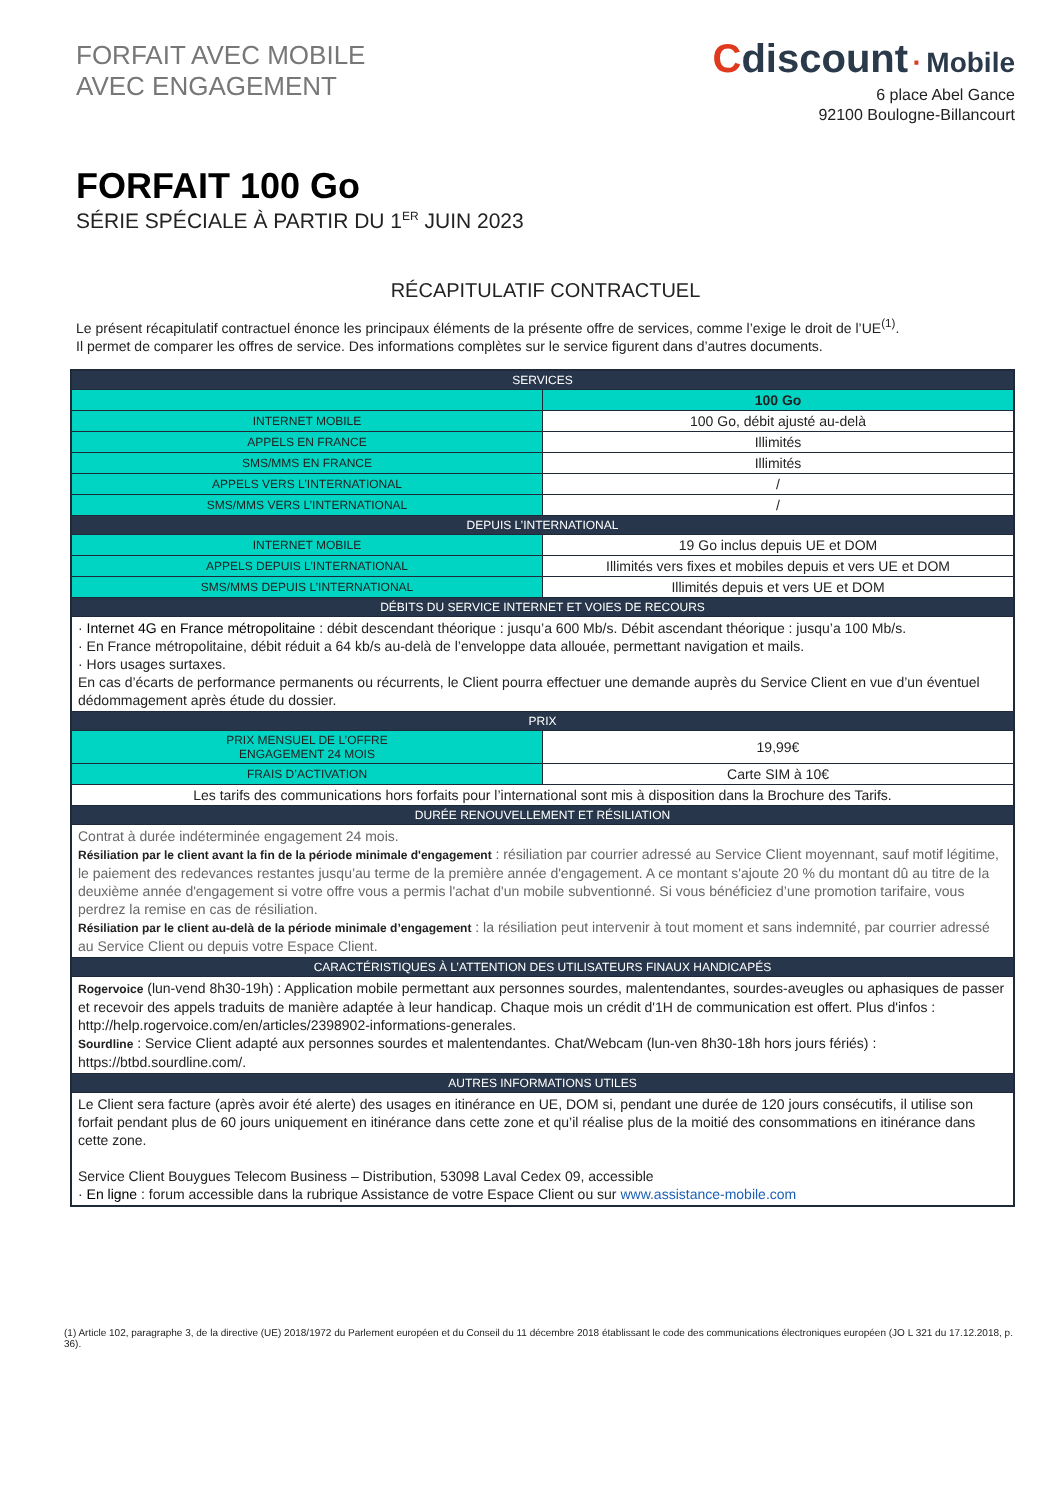FORFAIT AVEC MOBILE
AVEC ENGAGEMENT
Cdiscount · Mobile
6 place Abel Gance
92100 Boulogne-Billancourt
FORFAIT 100 Go
SÉRIE SPÉCIALE À PARTIR DU 1<sup>ER</sup> JUIN 2023
RÉCAPITULATIF CONTRACTUEL
Le présent récapitulatif contractuel énonce les principaux éléments de la présente offre de services, comme l’exige le droit de l’UE<sup>(1)</sup>.
Il permet de comparer les offres de service. Des informations complètes sur le service figurent dans d’autres documents.
| SERVICES | |
| --- | --- |
| | 100 Go |
| INTERNET MOBILE | 100 Go, débit ajusté au-delà |
| APPELS EN FRANCE | Illimités |
| SMS/MMS EN FRANCE | Illimités |
| APPELS VERS L’INTERNATIONAL | / |
| SMS/MMS VERS L’INTERNATIONAL | / |
| DEPUIS L’INTERNATIONAL | |
| INTERNET MOBILE | 19 Go inclus depuis UE et DOM |
| APPELS DEPUIS L’INTERNATIONAL | Illimités vers fixes et mobiles depuis et vers UE et DOM |
| SMS/MMS DEPUIS L’INTERNATIONAL | Illimités depuis et vers UE et DOM |
| DÉBITS DU SERVICE INTERNET ET VOIES DE RECOURS | |
| · Internet 4G en France métropolitaine : débit descendant théorique : jusqu’a 600 Mb/s. Débit ascendant théorique : jusqu’a 100 Mb/s. · En France métropolitaine, débit réduit a 64 kb/s au-delà de l’enveloppe data allouée, permettant navigation et mails. · Hors usages surtaxes. En cas d’écarts de performance permanents ou récurrents, le Client pourra effectuer une demande auprès du Service Client en vue d’un éventuel dédommagement après étude du dossier. | |
| PRIX | |
| PRIX MENSUEL DE L’OFFRE ENGAGEMENT 24 MOIS | 19,99€ |
| FRAIS D’ACTIVATION | Carte SIM à 10€ |
| Les tarifs des communications hors forfaits pour l’international sont mis à disposition dans la Brochure des Tarifs. | |
| DURÉE RENOUVELLEMENT ET RÉSILIATION | |
| Contrat à durée indéterminée engagement 24 mois. Résiliation par le client avant la fin de la période minimale d'engagement : résiliation par courrier adressé au Service Client moyennant, sauf motif légitime, le paiement des redevances restantes jusqu’au terme de la première année d'engagement. A ce montant s'ajoute 20 % du montant dû au titre de la deuxième année d'engagement si votre offre vous a permis l'achat d'un mobile subventionné. Si vous bénéficiez d’une promotion tarifaire, vous perdrez la remise en cas de résiliation. Résiliation par le client au-delà de la période minimale d’engagement : la résiliation peut intervenir à tout moment et sans indemnité, par courrier adressé au Service Client ou depuis votre Espace Client. | |
| CARACTÉRISTIQUES À L’ATTENTION DES UTILISATEURS FINAUX HANDICAPÉS | |
| Rogervoice (lun-vend 8h30-19h) : Application mobile permettant aux personnes sourdes, malentendantes, sourdes-aveugles ou aphasiques de passer et recevoir des appels traduits de manière adaptée à leur handicap. Chaque mois un crédit d'1H de communication est offert. Plus d'infos : http://help.rogervoice.com/en/articles/2398902-informations-generales. Sourdline : Service Client adapté aux personnes sourdes et malentendantes. Chat/Webcam (lun-ven 8h30-18h hors jours fériés) : https://btbd.sourdline.com/. | |
| AUTRES INFORMATIONS UTILES | |
| Le Client sera facture (après avoir été alerte) des usages en itinérance en UE, DOM si, pendant une durée de 120 jours consécutifs, il utilise son forfait pendant plus de 60 jours uniquement en itinérance dans cette zone et qu’il réalise plus de la moitié des consommations en itinérance dans cette zone. Service Client Bouygues Telecom Business – Distribution, 53098 Laval Cedex 09, accessible · En ligne : forum accessible dans la rubrique Assistance de votre Espace Client ou sur www.assistance-mobile.com | |
(1) Article 102, paragraphe 3, de la directive (UE) 2018/1972 du Parlement européen et du Conseil du 11 décembre 2018 établissant le code des communications électroniques européen (JO L 321 du 17.12.2018, p. 36).